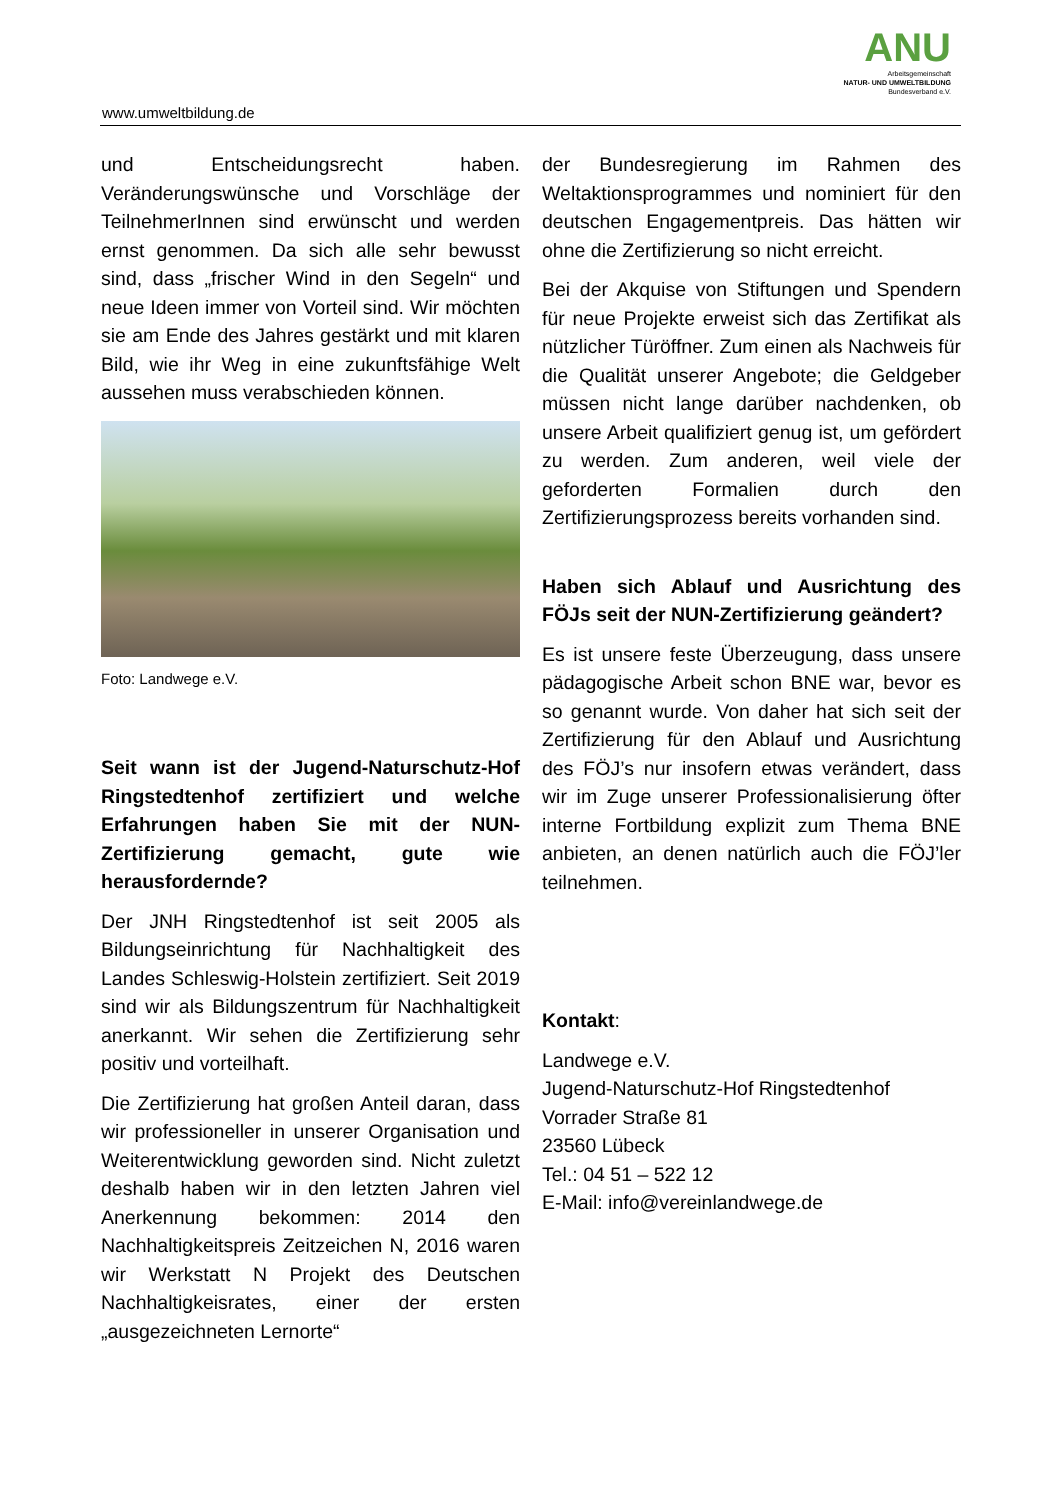ANU
Arbeitsgemeinschaft
NATUR- UND UMWELTBILDUNG
Bundesverband e.V.
www.umweltbildung.de
und Entscheidungsrecht haben. Veränderungswünsche und Vorschläge der TeilnehmerInnen sind erwünscht und werden ernst genommen. Da sich alle sehr bewusst sind, dass „frischer Wind in den Segeln“ und neue Ideen immer von Vorteil sind. Wir möchten sie am Ende des Jahres gestärkt und mit klaren Bild, wie ihr Weg in eine zukunftsfähige Welt aussehen muss verabschieden können.
Foto: Landwege e.V.
Seit wann ist der Jugend-Naturschutz-Hof Ringstedtenhof zertifiziert und welche Erfahrungen haben Sie mit der NUN-Zertifizierung gemacht, gute wie herausfordernde?
Der JNH Ringstedtenhof ist seit 2005 als Bildungseinrichtung für Nachhaltigkeit des Landes Schleswig-Holstein zertifiziert. Seit 2019 sind wir als Bildungszentrum für Nachhaltigkeit anerkannt. Wir sehen die Zertifizierung sehr positiv und vorteilhaft.
Die Zertifizierung hat großen Anteil daran, dass wir professioneller in unserer Organisation und Weiterentwicklung geworden sind. Nicht zuletzt deshalb haben wir in den letzten Jahren viel Anerkennung bekommen: 2014 den Nachhaltigkeitspreis Zeitzeichen N, 2016 waren wir Werkstatt N Projekt des Deutschen Nachhaltigkeisrates, einer der ersten „ausgezeichneten Lernorte“
der Bundesregierung im Rahmen des Weltaktionsprogrammes und nominiert für den deutschen Engagementpreis. Das hätten wir ohne die Zertifizierung so nicht erreicht.
Bei der Akquise von Stiftungen und Spendern für neue Projekte erweist sich das Zertifikat als nützlicher Türöffner. Zum einen als Nachweis für die Qualität unserer Angebote; die Geldgeber müssen nicht lange darüber nachdenken, ob unsere Arbeit qualifiziert genug ist, um gefördert zu werden. Zum anderen, weil viele der geforderten Formalien durch den Zertifizierungsprozess bereits vorhanden sind.
Haben sich Ablauf und Ausrichtung des FÖJs seit der NUN-Zertifizierung geändert?
Es ist unsere feste Überzeugung, dass unsere pädagogische Arbeit schon BNE war, bevor es so genannt wurde. Von daher hat sich seit der Zertifizierung für den Ablauf und Ausrichtung des FÖJ’s nur insofern etwas verändert, dass wir im Zuge unserer Professionalisierung öfter interne Fortbildung explizit zum Thema BNE anbieten, an denen natürlich auch die FÖJ’ler teilnehmen.
Kontakt:
Landwege e.V.
Jugend-Naturschutz-Hof Ringstedtenhof
Vorrader Straße 81
23560 Lübeck
Tel.: 04 51 – 522 12
E-Mail: info@vereinlandwege.de